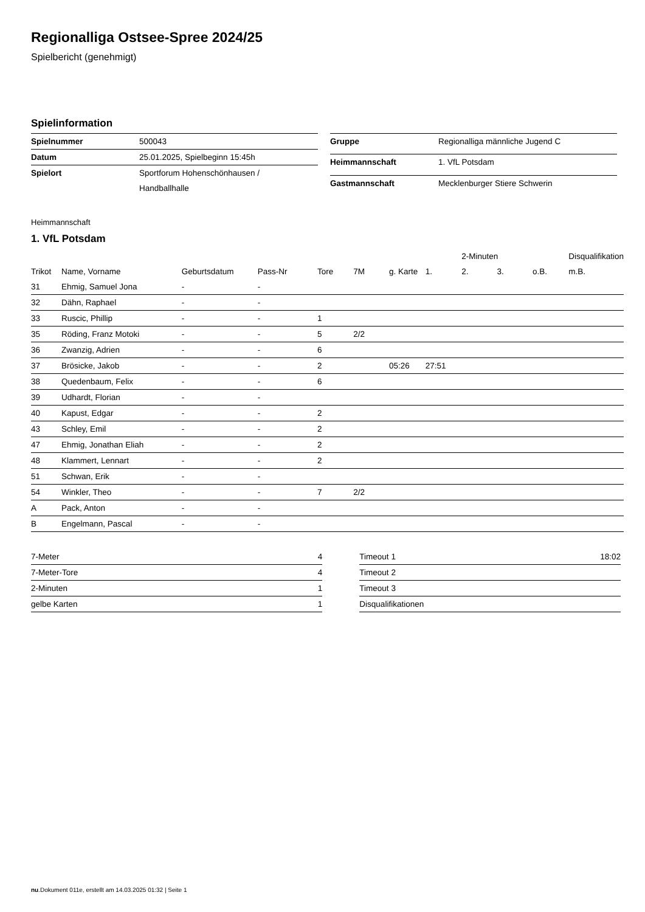Regionalliga Ostsee-Spree 2024/25
Spielbericht (genehmigt)
Spielinformation
| Spielnummer | 500043 |
| Datum | 25.01.2025, Spielbeginn 15:45h |
| Spielort | Sportforum Hohenschönhausen / Handballhalle |
| Gruppe | Regionalliga männliche Jugend C |
| Heimmannschaft | 1. VfL Potsdam |
| Gastmannschaft | Mecklenburger Stiere Schwerin |
Heimmannschaft
1. VfL Potsdam
| | | | | | | | | 2-Minuten | | | Disqualifikation |
| Trikot | Name, Vorname | Geburtsdatum | Pass-Nr | Tore | 7M | g. Karte | 1. | 2. | 3. | o.B. | m.B. |
| 31 | Ehmig, Samuel Jona | - | - | | | | | | | | |
| 32 | Dähn, Raphael | - | - | | | | | | | | |
| 33 | Ruscic, Phillip | - | - | 1 | | | | | | | |
| 35 | Röding, Franz Motoki | - | - | 5 | 2/2 | | | | | | |
| 36 | Zwanzig, Adrien | - | - | 6 | | | | | | | |
| 37 | Brösicke, Jakob | - | - | 2 | | 05:26 | 27:51 | | | | |
| 38 | Quedenbaum, Felix | - | - | 6 | | | | | | | |
| 39 | Udhardt, Florian | - | - | | | | | | | | |
| 40 | Kapust, Edgar | - | - | 2 | | | | | | | |
| 43 | Schley, Emil | - | - | 2 | | | | | | | |
| 47 | Ehmig, Jonathan Eliah | - | - | 2 | | | | | | | |
| 48 | Klammert, Lennart | - | - | 2 | | | | | | | |
| 51 | Schwan, Erik | - | - | | | | | | | | |
| 54 | Winkler, Theo | - | - | 7 | 2/2 | | | | | | |
| A | Pack, Anton | - | - | | | | | | | | |
| B | Engelmann, Pascal | - | - | | | | | | | | |
| 7-Meter | 4 |
| 7-Meter-Tore | 4 |
| 2-Minuten | 1 |
| gelbe Karten | 1 |
| Timeout 1 | 18:02 |
| Timeout 2 | |
| Timeout 3 | |
| Disqualifikationen | |
nu.Dokument 011e, erstellt am 14.03.2025 01:32 | Seite 1